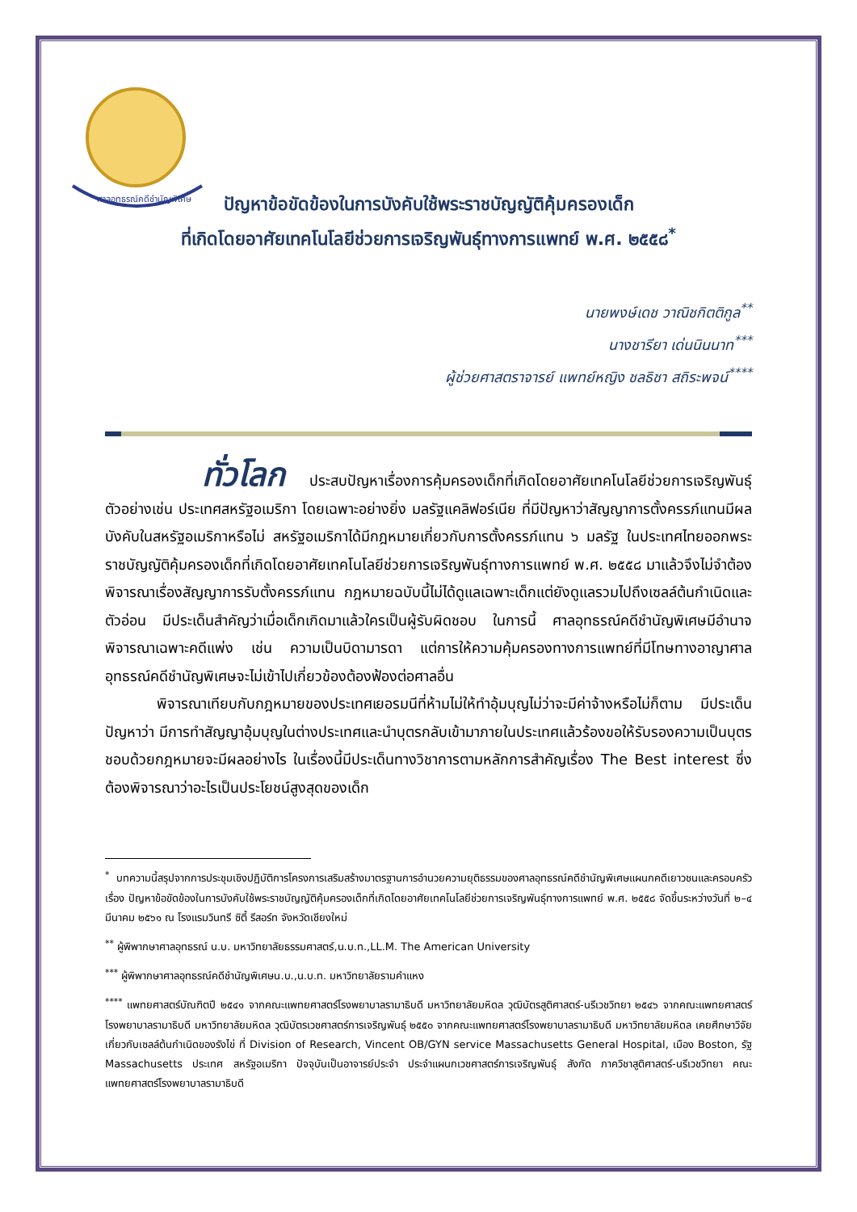ศาลอุทธรณ์คดีชำนัญพิเศษ
ปัญหาข้อขัดข้องในการบังคับใช้พระราชบัญญัติคุ้มครองเด็ก
ที่เกิดโดยอาศัยเทคโนโลยีช่วยการเจริญพันธุ์ทางการแพทย์ พ.ศ. ๒๕๕๘<sup>*</sup>
นายพงษ์เดช วาณิชกิตติกูล<sup>**</sup>
นางชารียา เด่นนินนาท<sup>***</sup>
ผู้ช่วยศาสตราจารย์ แพทย์หญิง ชลธิชา สถิระพจน์<sup>****</sup>
ทั่วโลก ประสบปัญหาเรื่องการคุ้มครองเด็กที่เกิดโดยอาศัยเทคโนโลยีช่วยการเจริญพันธุ์ ตัวอย่างเช่น ประเทศสหรัฐอเมริกา โดยเฉพาะอย่างยิ่ง มลรัฐแคลิฟอร์เนีย ที่มีปัญหาว่าสัญญาการตั้งครรภ์แทนมีผลบังคับในสหรัฐอเมริกาหรือไม่ สหรัฐอเมริกาได้มีกฎหมายเกี่ยวกับการตั้งครรภ์แทน ๖ มลรัฐ ในประเทศไทยออกพระราชบัญญัติคุ้มครองเด็กที่เกิดโดยอาศัยเทคโนโลยีช่วยการเจริญพันธุ์ทางการแพทย์ พ.ศ. ๒๕๕๘ มาแล้วจึงไม่จำต้องพิจารณาเรื่องสัญญาการรับตั้งครรภ์แทน กฎหมายฉบับนี้ไม่ได้ดูแลเฉพาะเด็กแต่ยังดูแลรวมไปถึงเซลล์ต้นกำเนิดและตัวอ่อน มีประเด็นสำคัญว่าเมื่อเด็กเกิดมาแล้วใครเป็นผู้รับผิดชอบ ในการนี้ ศาลอุทธรณ์คดีชำนัญพิเศษมีอำนาจพิจารณาเฉพาะคดีแพ่ง เช่น ความเป็นบิดามารดา แต่การให้ความคุ้มครองทางการแพทย์ที่มีโทษทางอาญาศาลอุทธรณ์คดีชำนัญพิเศษจะไม่เข้าไปเกี่ยวข้องต้องฟ้องต่อศาลอื่น
พิจารณาเทียบกับกฎหมายของประเทศเยอรมนีที่ห้ามไม่ให้ทำอุ้มบุญไม่ว่าจะมีค่าจ้างหรือไม่ก็ตาม มีประเด็นปัญหาว่า มีการทำสัญญาอุ้มบุญในต่างประเทศและนำบุตรกลับเข้ามาภายในประเทศแล้วร้องขอให้รับรองความเป็นบุตรชอบด้วยกฎหมายจะมีผลอย่างไร ในเรื่องนี้มีประเด็นทางวิชาการตามหลักการสำคัญเรื่อง The Best interest ซึ่งต้องพิจารณาว่าอะไรเป็นประโยชน์สูงสุดของเด็ก
<sup>*</sup> บทความนี้สรุปจากการประชุมเชิงปฏิบัติการโครงการเสริมสร้างมาตรฐานการอำนวยความยุติธรรมของศาลอุทธรณ์คดีชำนัญพิเศษแผนกคดีเยาวชนและครอบครัว เรื่อง ปัญหาข้อขัดข้องในการบังคับใช้พระราชบัญญัติคุ้มครองเด็กที่เกิดโดยอาศัยเทคโนโลยีช่วยการเจริญพันธุ์ทางการแพทย์ พ.ศ. ๒๕๕๘ จัดขึ้นระหว่างวันที่ ๒–๔ มีนาคม ๒๕๖๑ ณ โรงแรมวินทรี ซิตี้ รีสอร์ท จังหวัดเชียงใหม่
<sup>**</sup> ผู้พิพากษาศาลอุทธรณ์ น.บ. มหาวิทยาลัยธรรมศาสตร์,น.บ.ท.,LL.M. The American University
<sup>***</sup> ผู้พิพากษาศาลอุทธรณ์คดีชำนัญพิเศษน.บ.,น.บ.ท. มหาวิทยาลัยรามคำแหง
<sup>****</sup> แพทยศาสตร์บัณฑิตปี ๒๕๔๑ จากคณะแพทยศาสตร์โรงพยาบาลรามาธิบดี มหาวิทยาลัยมหิดล วุฒิบัตรสูติศาสตร์-นรีเวชวิทยา ๒๕๔๖ จากคณะแพทยศาสตร์โรงพยาบาลรามาธิบดี มหาวิทยาลัยมหิดล วุฒิบัตรเวชศาสตร์การเจริญพันธุ์ ๒๕๕๐ จากคณะแพทยศาสตร์โรงพยาบาลรามาธิบดี มหาวิทยาลัยมหิดล เคยศึกษาวิจัยเกี่ยวกับเซลล์ต้นกำเนิดของรังไข่ ที่ Division of Research, Vincent OB/GYN service Massachusetts General Hospital, เมือง Boston, รัฐ Massachusetts ประเทศ สหรัฐอเมริกา ปัจจุบันเป็นอาจารย์ประจำ ประจำแผนกเวชศาสตร์การเจริญพันธุ์ สังกัด ภาควิชาสูติศาสตร์-นรีเวชวิทยา คณะแพทยศาสตร์โรงพยาบาลรามาธิบดี